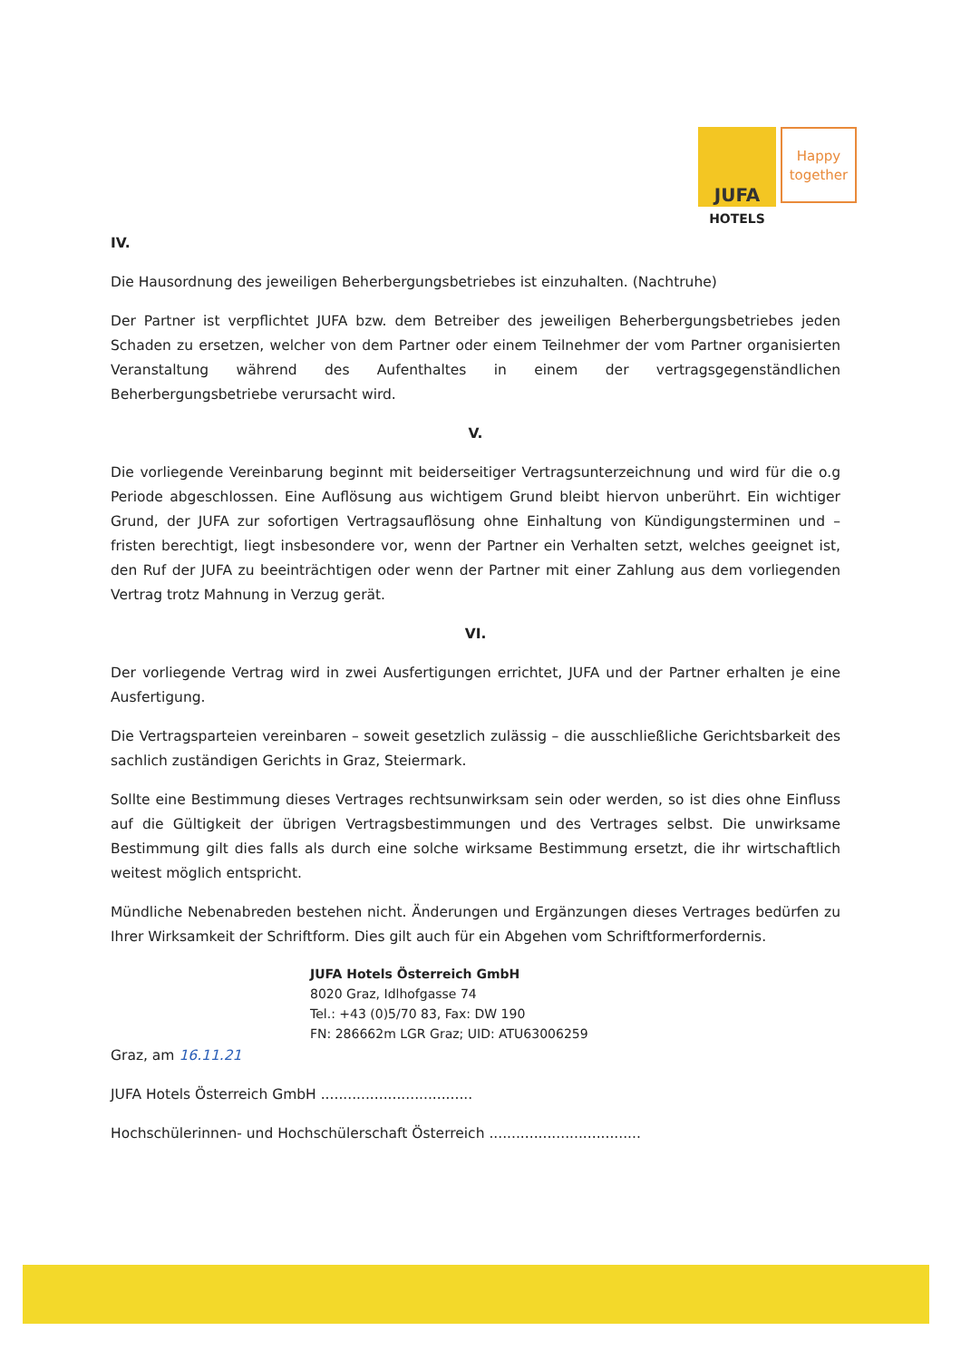JUFA Happy
together
HOTELS
IV.
Die Hausordnung des jeweiligen Beherbergungsbetriebes ist einzuhalten. (Nachtruhe)
Der Partner ist verpflichtet JUFA bzw. dem Betreiber des jeweiligen Beherbergungsbetriebes jeden Schaden zu ersetzen, welcher von dem Partner oder einem Teilnehmer der vom Partner organisierten Veranstaltung während des Aufenthaltes in einem der vertragsgegenständlichen Beherbergungsbetriebe verursacht wird.
V.
Die vorliegende Vereinbarung beginnt mit beiderseitiger Vertragsunterzeichnung und wird für die o.g Periode abgeschlossen. Eine Auflösung aus wichtigem Grund bleibt hiervon unberührt. Ein wichtiger Grund, der JUFA zur sofortigen Vertragsauflösung ohne Einhaltung von Kündigungsterminen und –fristen berechtigt, liegt insbesondere vor, wenn der Partner ein Verhalten setzt, welches geeignet ist, den Ruf der JUFA zu beeinträchtigen oder wenn der Partner mit einer Zahlung aus dem vorliegenden Vertrag trotz Mahnung in Verzug gerät.
VI.
Der vorliegende Vertrag wird in zwei Ausfertigungen errichtet, JUFA und der Partner erhalten je eine Ausfertigung.
Die Vertragsparteien vereinbaren – soweit gesetzlich zulässig – die ausschließliche Gerichtsbarkeit des sachlich zuständigen Gerichts in Graz, Steiermark.
Sollte eine Bestimmung dieses Vertrages rechtsunwirksam sein oder werden, so ist dies ohne Einfluss auf die Gültigkeit der übrigen Vertragsbestimmungen und des Vertrages selbst. Die unwirksame Bestimmung gilt dies falls als durch eine solche wirksame Bestimmung ersetzt, die ihr wirtschaftlich weitest möglich entspricht.
Mündliche Nebenabreden bestehen nicht. Änderungen und Ergänzungen dieses Vertrages bedürfen zu Ihrer Wirksamkeit der Schriftform. Dies gilt auch für ein Abgehen vom Schriftformerfordernis.
JUFA Hotels Österreich GmbH
8020 Graz, Idlhofgasse 74
Tel.: +43 (0)5/70 83, Fax: DW 190
FN: 286662m LGR Graz; UID: ATU63006259
Graz, am 16.11.21
JUFA Hotels Österreich GmbH ..................................
Hochschülerinnen- und Hochschülerschaft Österreich ..................................